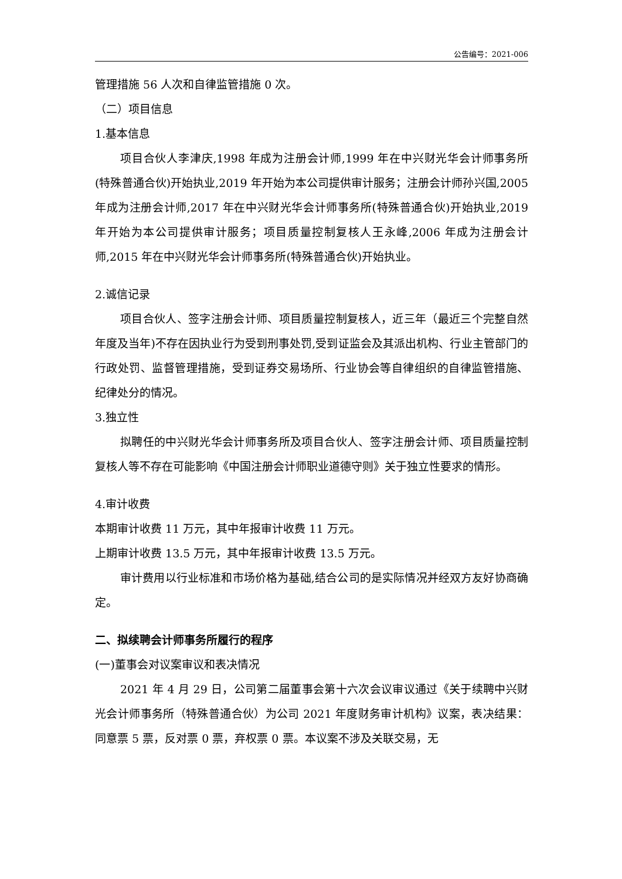公告编号：2021-006
管理措施 56 人次和自律监管措施 0 次。
（二）项目信息
1.基本信息
项目合伙人李津庆,1998 年成为注册会计师,1999 年在中兴财光华会计师事务所(特殊普通合伙)开始执业,2019 年开始为本公司提供审计服务；注册会计师孙兴国,2005 年成为注册会计师,2017 年在中兴财光华会计师事务所(特殊普通合伙)开始执业,2019 年开始为本公司提供审计服务；项目质量控制复核人王永峰,2006 年成为注册会计师,2015 年在中兴财光华会计师事务所(特殊普通合伙)开始执业。
2.诚信记录
项目合伙人、签字注册会计师、项目质量控制复核人，近三年（最近三个完整自然年度及当年)不存在因执业行为受到刑事处罚,受到证监会及其派出机构、行业主管部门的行政处罚、监督管理措施，受到证券交易场所、行业协会等自律组织的自律监管措施、纪律处分的情况。
3.独立性
拟聘任的中兴财光华会计师事务所及项目合伙人、签字注册会计师、项目质量控制复核人等不存在可能影响《中国注册会计师职业道德守则》关于独立性要求的情形。
4.审计收费
本期审计收费 11 万元，其中年报审计收费 11 万元。
上期审计收费 13.5 万元，其中年报审计收费 13.5 万元。
审计费用以行业标准和市场价格为基础,结合公司的是实际情况并经双方友好协商确定。
二、拟续聘会计师事务所履行的程序
(一)董事会对议案审议和表决情况
2021 年 4 月 29 日，公司第二届董事会第十六次会议审议通过《关于续聘中兴财光会计师事务所（特殊普通合伙）为公司 2021 年度财务审计机构》议案，表决结果：同意票 5 票，反对票 0 票，弃权票 0 票。本议案不涉及关联交易，无